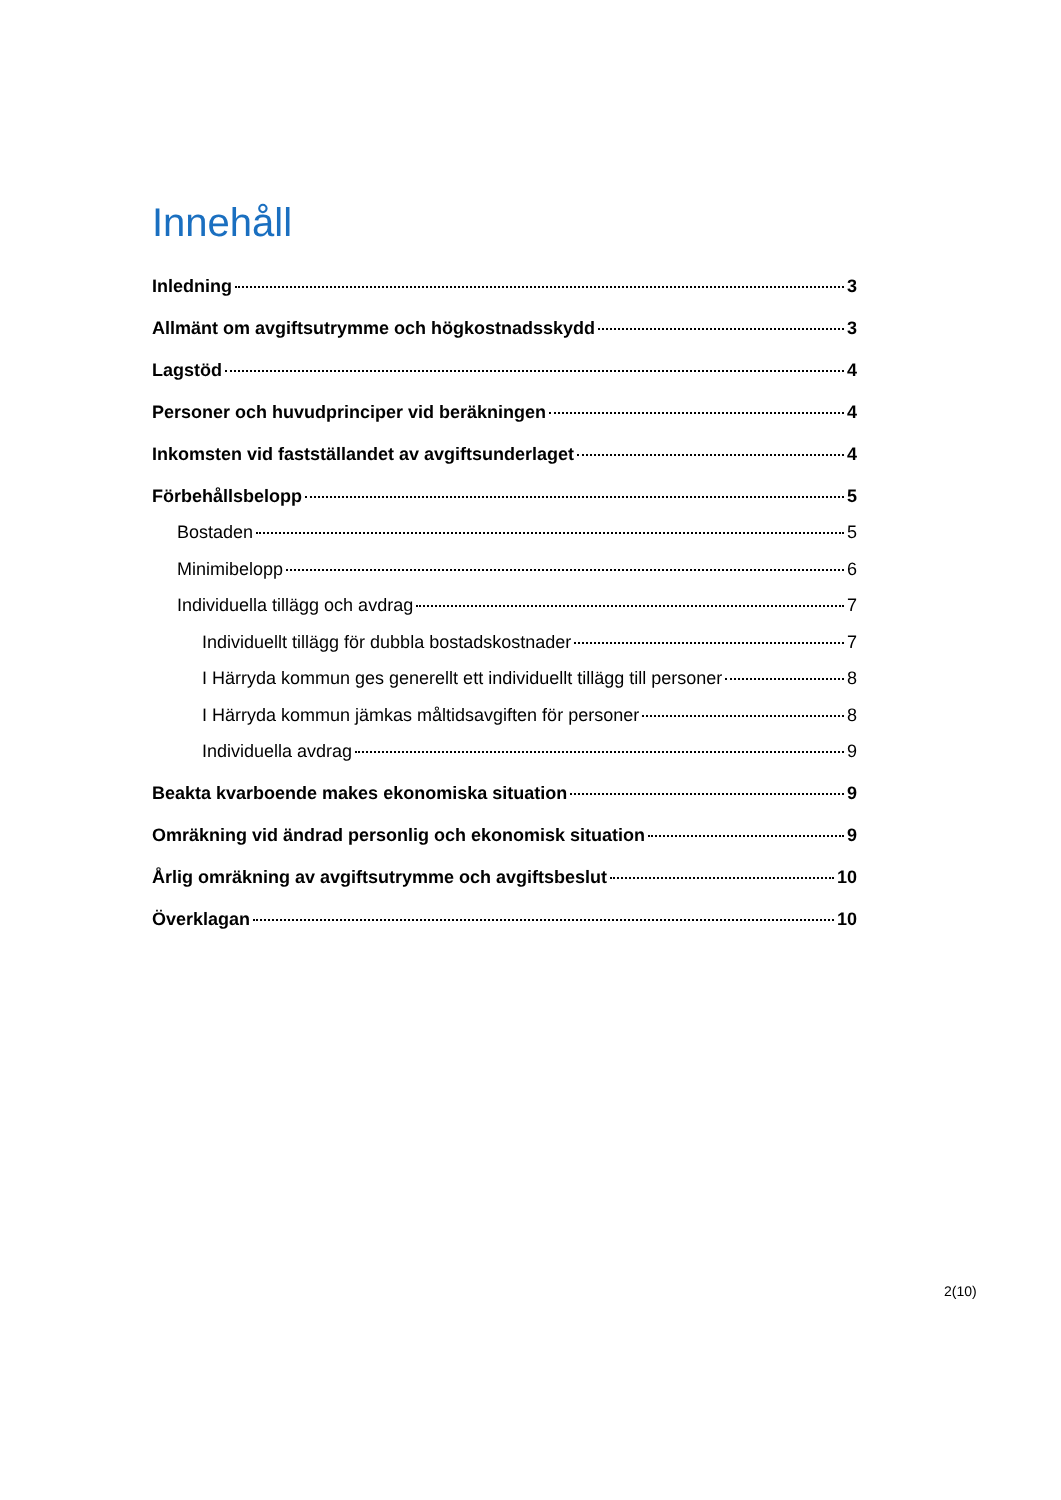Innehåll
Inledning 3
Allmänt om avgiftsutrymme och högkostnadsskydd 3
Lagstöd 4
Personer och huvudprinciper vid beräkningen 4
Inkomsten vid fastställandet av avgiftsunderlaget 4
Förbehållsbelopp 5
Bostaden 5
Minimibelopp 6
Individuella tillägg och avdrag 7
Individuellt tillägg för dubbla bostadskostnader 7
I Härryda kommun ges generellt ett individuellt tillägg till personer 8
I Härryda kommun jämkas måltidsavgiften för personer 8
Individuella avdrag 9
Beakta kvarboende makes ekonomiska situation 9
Omräkning vid ändrad personlig och ekonomisk situation 9
Årlig omräkning av avgiftsutrymme och avgiftsbeslut 10
Överklagan 10
2(10)